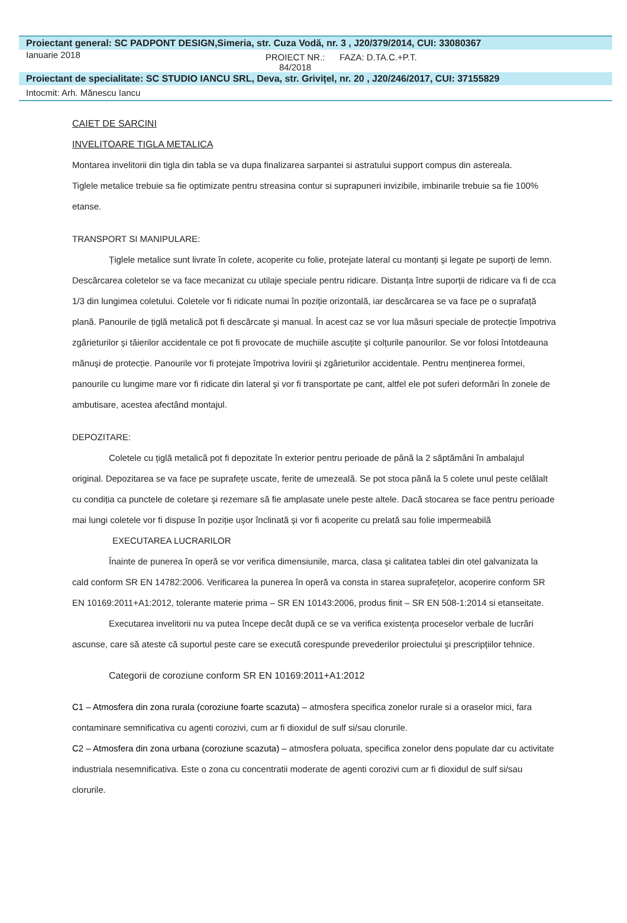Proiectant general: SC PADPONT DESIGN,Simeria, str. Cuza Vodă, nr. 3 , J20/379/2014, CUI: 33080367
Ianuarie 2018
PROIECT NR.: 84/2018
FAZA: D.TA.C.+P.T.
Proiectant de specialitate: SC STUDIO IANCU SRL, Deva, str. Grivițel, nr. 20 , J20/246/2017, CUI: 37155829
Intocmit: Arh. Mănescu Iancu
CAIET DE SARCINI
INVELITOARE TIGLA METALICA
Montarea invelitorii din tigla din tabla se va dupa finalizarea sarpantei si astratului support compus din astereala.
Tiglele metalice trebuie sa fie optimizate pentru streasina contur si suprapuneri invizibile, imbinarile trebuie sa fie 100% etanse.
TRANSPORT SI MANIPULARE:
Țiglele metalice sunt livrate în colete, acoperite cu folie, protejate lateral cu montanți şi legate pe suporți de lemn. Descărcarea coletelor se va face mecanizat cu utilaje speciale pentru ridicare. Distanța între suporții de ridicare va fi de cca 1/3 din lungimea coletului. Coletele vor fi ridicate numai în poziție orizontală, iar descărcarea se va face pe o suprafață plană. Panourile de țiglă metalică pot fi descărcate şi manual. În acest caz se vor lua măsuri speciale de protecție împotriva zgârieturilor şi tăierilor accidentale ce pot fi provocate de muchiile ascuțite şi colțurile panourilor. Se vor folosi întotdeauna mănuşi de protecție. Panourile vor fi protejate împotriva lovirii şi zgârieturilor accidentale. Pentru menținerea formei, panourile cu lungime mare vor fi ridicate din lateral şi vor fi transportate pe cant, altfel ele pot suferi deformări în zonele de ambutisare, acestea afectând montajul.
DEPOZITARE:
Coletele cu țiglă metalică pot fi depozitate în exterior pentru perioade de până la 2 săptămâni în ambalajul original. Depozitarea se va face pe suprafețe uscate, ferite de umezeală. Se pot stoca până la 5 colete unul peste celălalt cu condiția ca punctele de coletare şi rezemare să fie amplasate unele peste altele. Dacă stocarea se face pentru perioade mai lungi coletele vor fi dispuse în poziție uşor înclinată şi vor fi acoperite cu prelată sau folie impermeabilă
EXECUTAREA LUCRARILOR
Înainte de punerea în operă se vor verifica dimensiunile, marca, clasa şi calitatea tablei din otel galvanizata la cald conform SR EN 14782:2006. Verificarea la punerea în operă va consta in starea suprafețelor, acoperire conform SR EN 10169:2011+A1:2012, tolerante materie prima – SR EN 10143:2006, produs finit – SR EN 508-1:2014 si etanseitate.
Executarea invelitorii nu va putea începe decât după ce se va verifica existența proceselor verbale de lucrări ascunse, care să ateste că suportul peste care se execută corespunde prevederilor proiectului şi prescripțiilor tehnice.
Categorii de coroziune conform SR EN 10169:2011+A1:2012
C1 – Atmosfera din zona rurala (coroziune foarte scazuta) – atmosfera specifica zonelor rurale si a oraselor mici, fara contaminare semnificativa cu agenti corozivi, cum ar fi dioxidul de sulf si/sau clorurile.
C2 – Atmosfera din zona urbana (coroziune scazuta) – atmosfera poluata, specifica zonelor dens populate dar cu activitate industriala nesemnificativa. Este o zona cu concentratii moderate de agenti corozivi cum ar fi dioxidul de sulf si/sau clorurile.